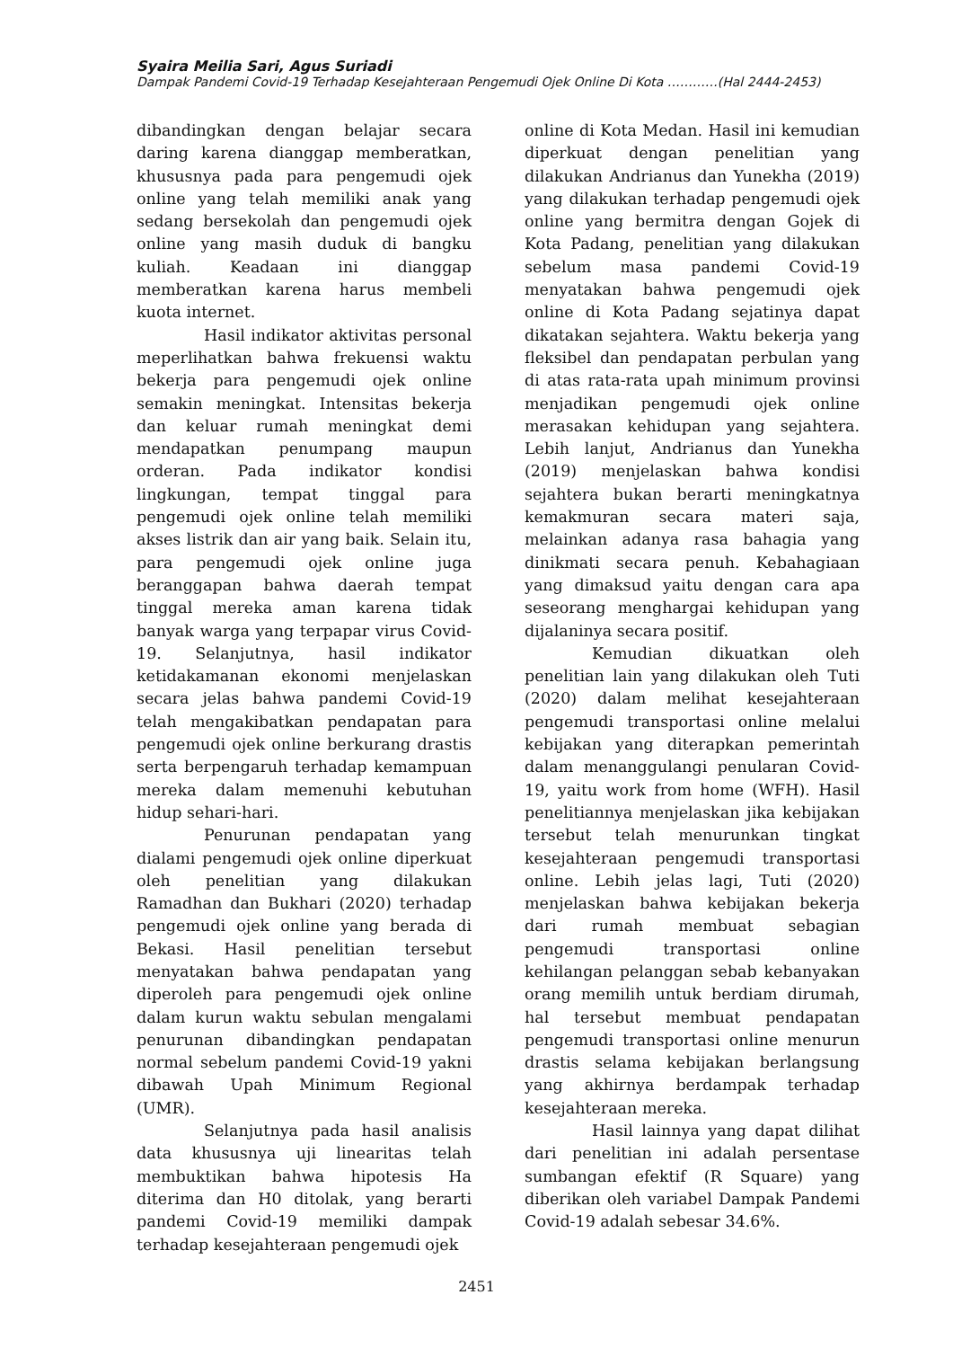Syaira Meilia Sari, Agus Suriadi
Dampak Pandemi Covid-19 Terhadap Kesejahteraan Pengemudi Ojek Online Di Kota …………(Hal 2444-2453)
dibandingkan dengan belajar secara daring karena dianggap memberatkan, khususnya pada para pengemudi ojek online yang telah memiliki anak yang sedang bersekolah dan pengemudi ojek online yang masih duduk di bangku kuliah. Keadaan ini dianggap memberatkan karena harus membeli kuota internet.
Hasil indikator aktivitas personal meperlihatkan bahwa frekuensi waktu bekerja para pengemudi ojek online semakin meningkat. Intensitas bekerja dan keluar rumah meningkat demi mendapatkan penumpang maupun orderan. Pada indikator kondisi lingkungan, tempat tinggal para pengemudi ojek online telah memiliki akses listrik dan air yang baik. Selain itu, para pengemudi ojek online juga beranggapan bahwa daerah tempat tinggal mereka aman karena tidak banyak warga yang terpapar virus Covid-19. Selanjutnya, hasil indikator ketidakamanan ekonomi menjelaskan secara jelas bahwa pandemi Covid-19 telah mengakibatkan pendapatan para pengemudi ojek online berkurang drastis serta berpengaruh terhadap kemampuan mereka dalam memenuhi kebutuhan hidup sehari-hari.
Penurunan pendapatan yang dialami pengemudi ojek online diperkuat oleh penelitian yang dilakukan Ramadhan dan Bukhari (2020) terhadap pengemudi ojek online yang berada di Bekasi. Hasil penelitian tersebut menyatakan bahwa pendapatan yang diperoleh para pengemudi ojek online dalam kurun waktu sebulan mengalami penurunan dibandingkan pendapatan normal sebelum pandemi Covid-19 yakni dibawah Upah Minimum Regional (UMR).
Selanjutnya pada hasil analisis data khususnya uji linearitas telah membuktikan bahwa hipotesis Ha diterima dan H0 ditolak, yang berarti pandemi Covid-19 memiliki dampak terhadap kesejahteraan pengemudi ojek
online di Kota Medan. Hasil ini kemudian diperkuat dengan penelitian yang dilakukan Andrianus dan Yunekha (2019) yang dilakukan terhadap pengemudi ojek online yang bermitra dengan Gojek di Kota Padang, penelitian yang dilakukan sebelum masa pandemi Covid-19 menyatakan bahwa pengemudi ojek online di Kota Padang sejatinya dapat dikatakan sejahtera. Waktu bekerja yang fleksibel dan pendapatan perbulan yang di atas rata-rata upah minimum provinsi menjadikan pengemudi ojek online merasakan kehidupan yang sejahtera. Lebih lanjut, Andrianus dan Yunekha (2019) menjelaskan bahwa kondisi sejahtera bukan berarti meningkatnya kemakmuran secara materi saja, melainkan adanya rasa bahagia yang dinikmati secara penuh. Kebahagiaan yang dimaksud yaitu dengan cara apa seseorang menghargai kehidupan yang dijalaninya secara positif.
Kemudian dikuatkan oleh penelitian lain yang dilakukan oleh Tuti (2020) dalam melihat kesejahteraan pengemudi transportasi online melalui kebijakan yang diterapkan pemerintah dalam menanggulangi penularan Covid-19, yaitu work from home (WFH). Hasil penelitiannya menjelaskan jika kebijakan tersebut telah menurunkan tingkat kesejahteraan pengemudi transportasi online. Lebih jelas lagi, Tuti (2020) menjelaskan bahwa kebijakan bekerja dari rumah membuat sebagian pengemudi transportasi online kehilangan pelanggan sebab kebanyakan orang memilih untuk berdiam dirumah, hal tersebut membuat pendapatan pengemudi transportasi online menurun drastis selama kebijakan berlangsung yang akhirnya berdampak terhadap kesejahteraan mereka.
Hasil lainnya yang dapat dilihat dari penelitian ini adalah persentase sumbangan efektif (R Square) yang diberikan oleh variabel Dampak Pandemi Covid-19 adalah sebesar 34.6%.
2451